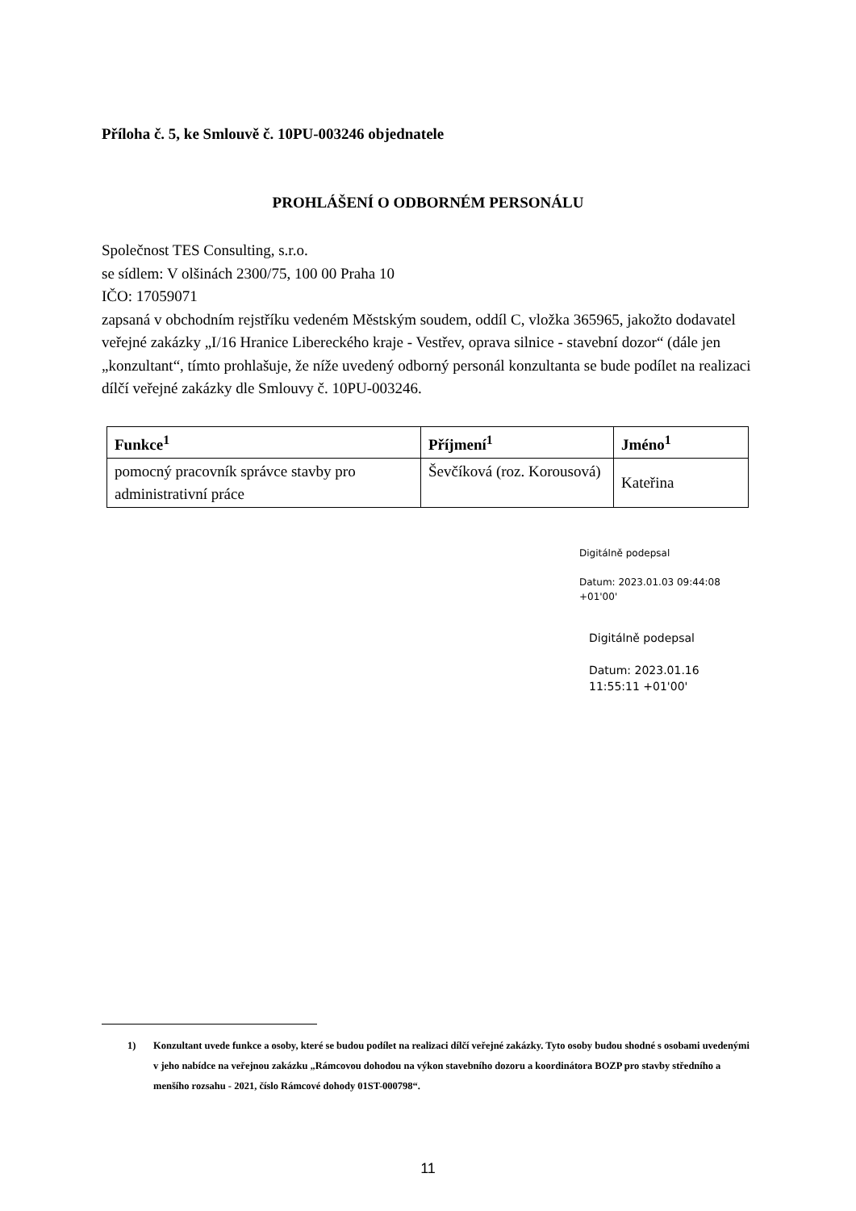Příloha č. 5, ke Smlouvě č. 10PU-003246 objednatele
PROHLÁŠENÍ O ODBORNÉM PERSONÁLU
Společnost TES Consulting, s.r.o.
se sídlem: V olšinách 2300/75, 100 00 Praha 10
IČO: 17059071
zapsaná v obchodním rejstříku vedeném Městským soudem, oddíl C, vložka 365965, jakožto dodavatel veřejné zakázky „I/16 Hranice Libereckého kraje - Vestřev, oprava silnice - stavební dozor“ (dále jen „konzultant“, tímto prohlašuje, že níže uvedený odborný personál konzultanta se bude podílet na realizaci dílčí veřejné zakázky dle Smlouvy č. 10PU-003246.
| Funkce<sup>1</sup> | Příjmení<sup>1</sup> | Jméno<sup>1</sup> |
| --- | --- | --- |
| pomocný pracovník správce stavby pro administrativní práce | Ševčíková (roz. Korousová) | Kateřina |
Digitálně podepsal
Datum: 2023.01.03 09:44:08
+01'00'
Digitálně podepsal
Datum: 2023.01.16
11:55:11 +01'00'
1) Konzultant uvede funkce a osoby, které se budou podílet na realizaci dílčí veřejné zakázky. Tyto osoby budou shodné s osobami uvedenými v jeho nabídce na veřejnou zakázku „Rámcovou dohodou na výkon stavebního dozoru a koordinátora BOZP pro stavby středního a menšího rozsahu - 2021, číslo Rámcové dohody 01ST-000798“.
11